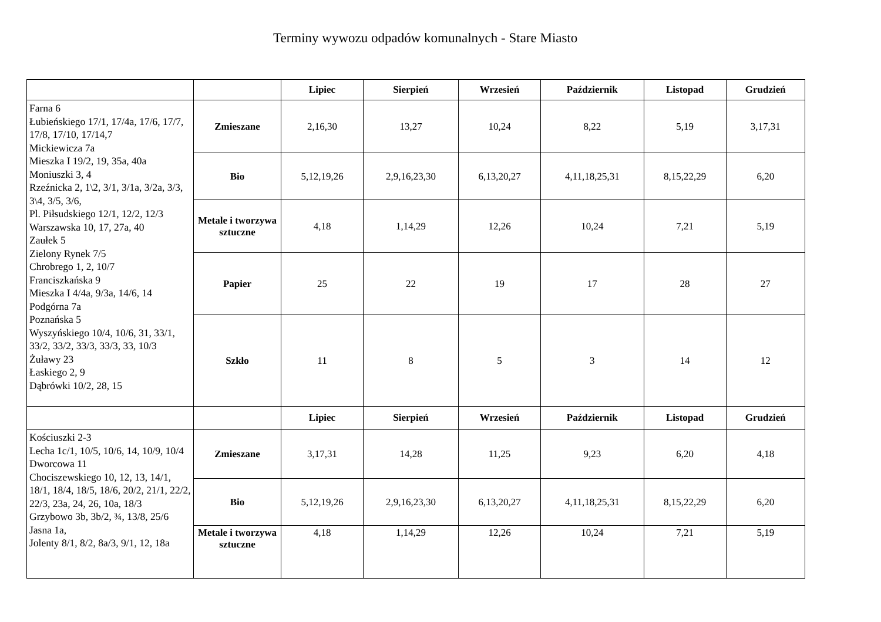Terminy wywozu odpadów komunalnych - Stare Miasto
| | | Lipiec | Sierpień | Wrzesień | Październik | Listopad | Grudzień |
| --- | --- | --- | --- | --- | --- | --- | --- |
| Farna 6 Łubieńskiego 17/1, 17/4a, 17/6, 17/7, 17/8, 17/10, 17/14,7 Mickiewicza 7a Mieszka I 19/2, 19, 35a, 40a Moniuszki 3, 4 Rzeźnicka 2, 1\2, 3/1, 3/1a, 3/2a, 3/3, 3\4, 3/5, 3/6, Pl. Piłsudskiego 12/1, 12/2, 12/3 Warszawska 10, 17, 27a, 40 Zaułek 5 Zielony Rynek 7/5 Chrobrego 1, 2, 10/7 Franciszkańska 9 Mieszka I 4/4a, 9/3a, 14/6, 14 Podgórna 7a Poznańska 5 Wyszyńskiego 10/4, 10/6, 31, 33/1, 33/2, 33/2, 33/3, 33/3, 33, 10/3 Żuławy 23 Łaskiego 2, 9 Dąbrówki 10/2, 28, 15 | Zmieszane | 2,16,30 | 13,27 | 10,24 | 8,22 | 5,19 | 3,17,31 |
| | Bio | 5,12,19,26 | 2,9,16,23,30 | 6,13,20,27 | 4,11,18,25,31 | 8,15,22,29 | 6,20 |
| | Metale i tworzywa sztuczne | 4,18 | 1,14,29 | 12,26 | 10,24 | 7,21 | 5,19 |
| | Papier | 25 | 22 | 19 | 17 | 28 | 27 |
| | Szkło | 11 | 8 | 5 | 3 | 14 | 12 |
| | | Lipiec | Sierpień | Wrzesień | Październik | Listopad | Grudzień |
| Kościuszki 2-3 Lecha 1c/1, 10/5, 10/6, 14, 10/9, 10/4 Dworcowa 11 Chociszewskiego 10, 12, 13, 14/1, 18/1, 18/4, 18/5, 18/6, 20/2, 21/1, 22/2, 22/3, 23a, 24, 26, 10a, 18/3 Grzybowo 3b, 3b/2, ¾, 13/8, 25/6 Jasna 1a, Jolenty 8/1, 8/2, 8a/3, 9/1, 12, 18a | Zmieszane | 3,17,31 | 14,28 | 11,25 | 9,23 | 6,20 | 4,18 |
| | Bio | 5,12,19,26 | 2,9,16,23,30 | 6,13,20,27 | 4,11,18,25,31 | 8,15,22,29 | 6,20 |
| | Metale i tworzywa sztuczne | 4,18 | 1,14,29 | 12,26 | 10,24 | 7,21 | 5,19 |